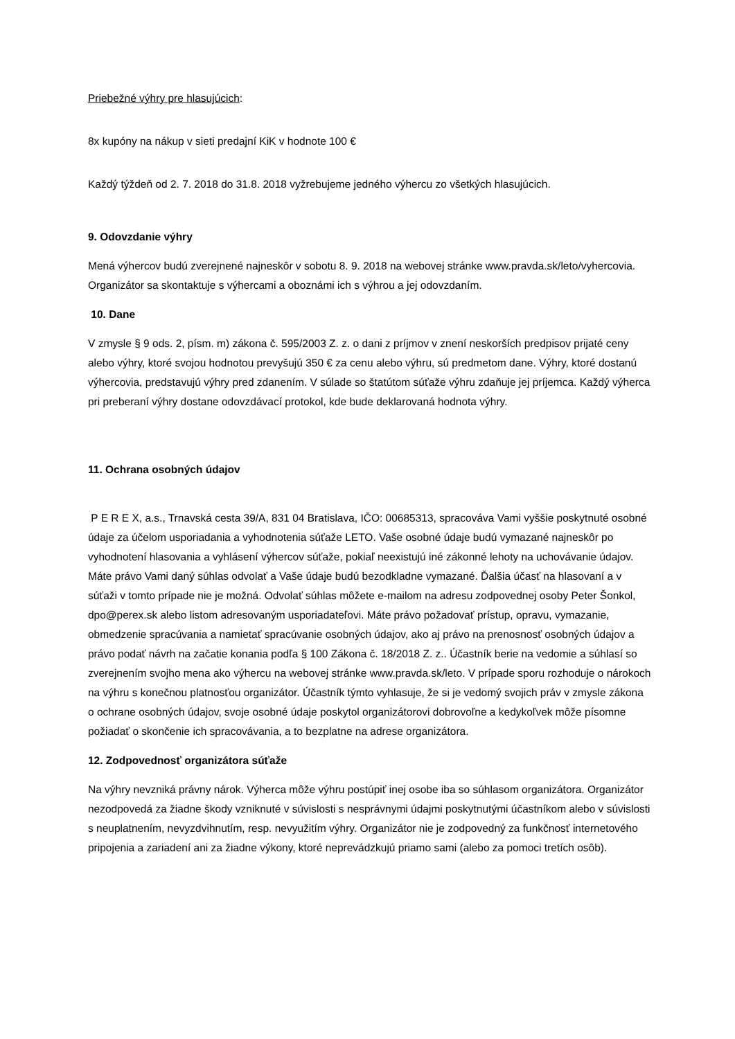Priebežné výhry pre hlasujúcich:
8x kupóny na nákup v sieti predajní KiK v hodnote 100 €
Každý týždeň od 2. 7. 2018 do 31.8. 2018 vyžrebujeme jedného výhercu zo všetkých hlasujúcich.
9. Odovzdanie výhry
Mená výhercov budú zverejnené najneskôr v sobotu 8. 9. 2018 na webovej stránke www.pravda.sk/leto/vyhercovia. Organizátor sa skontaktuje s výhercami a oboznámi ich s výhrou a jej odovzdaním.
10. Dane
V zmysle § 9 ods. 2, písm. m) zákona č. 595/2003 Z. z. o dani z príjmov v znení neskorších predpisov prijaté ceny alebo výhry, ktoré svojou hodnotou prevyšujú 350 € za cenu alebo výhru, sú predmetom dane. Výhry, ktoré dostanú výhercovia, predstavujú výhry pred zdanením. V súlade so štatútom súťaže výhru zdaňuje jej príjemca. Každý výherca pri preberaní výhry dostane odovzdávací protokol, kde bude deklarovaná hodnota výhry.
11. Ochrana osobných údajov
P E R E X, a.s., Trnavská cesta 39/A, 831 04 Bratislava, IČO: 00685313, spracováva Vami vyššie poskytnuté osobné údaje za účelom usporiadania a vyhodnotenia súťaže LETO. Vaše osobné údaje budú vymazané najneskôr po vyhodnotení hlasovania a vyhlásení výhercov súťaže, pokiaľ neexistujú iné zákonné lehoty na uchovávanie údajov. Máte právo Vami daný súhlas odvolať a Vaše údaje budú bezodkladne vymazané. Ďalšia účasť na hlasovaní a v súťaži v tomto prípade nie je možná. Odvolať súhlas môžete e-mailom na adresu zodpovednej osoby Peter Šonkol, dpo@perex.sk alebo listom adresovaným usporiadateľovi. Máte právo požadovať prístup, opravu, vymazanie, obmedzenie spracúvania a namietať spracúvanie osobných údajov, ako aj právo na prenosnosť osobných údajov a právo podať návrh na začatie konania podľa § 100 Zákona č. 18/2018 Z. z.. Účastník berie na vedomie a súhlasí so zverejnením svojho mena ako výhercu na webovej stránke www.pravda.sk/leto. V prípade sporu rozhoduje o nárokoch na výhru s konečnou platnosťou organizátor. Účastník týmto vyhlasuje, že si je vedomý svojich práv v zmysle zákona o ochrane osobných údajov, svoje osobné údaje poskytol organizátorovi dobrovoľne a kedykoľvek môže písomne požiadať o skončenie ich spracovávania, a to bezplatne na adrese organizátora.
12. Zodpovednosť organizátora súťaže
Na výhry nevzniká právny nárok. Výherca môže výhru postúpiť inej osobe iba so súhlasom organizátora. Organizátor nezodpovedá za žiadne škody vzniknuté v súvislosti s nesprávnymi údajmi poskytnutými účastníkom alebo v súvislosti s neuplatnením, nevyzdvihnutím, resp. nevyužitím výhry. Organizátor nie je zodpovedný za funkčnosť internetového pripojenia a zariadení ani za žiadne výkony, ktoré neprevádzkujú priamo sami (alebo za pomoci tretích osôb).